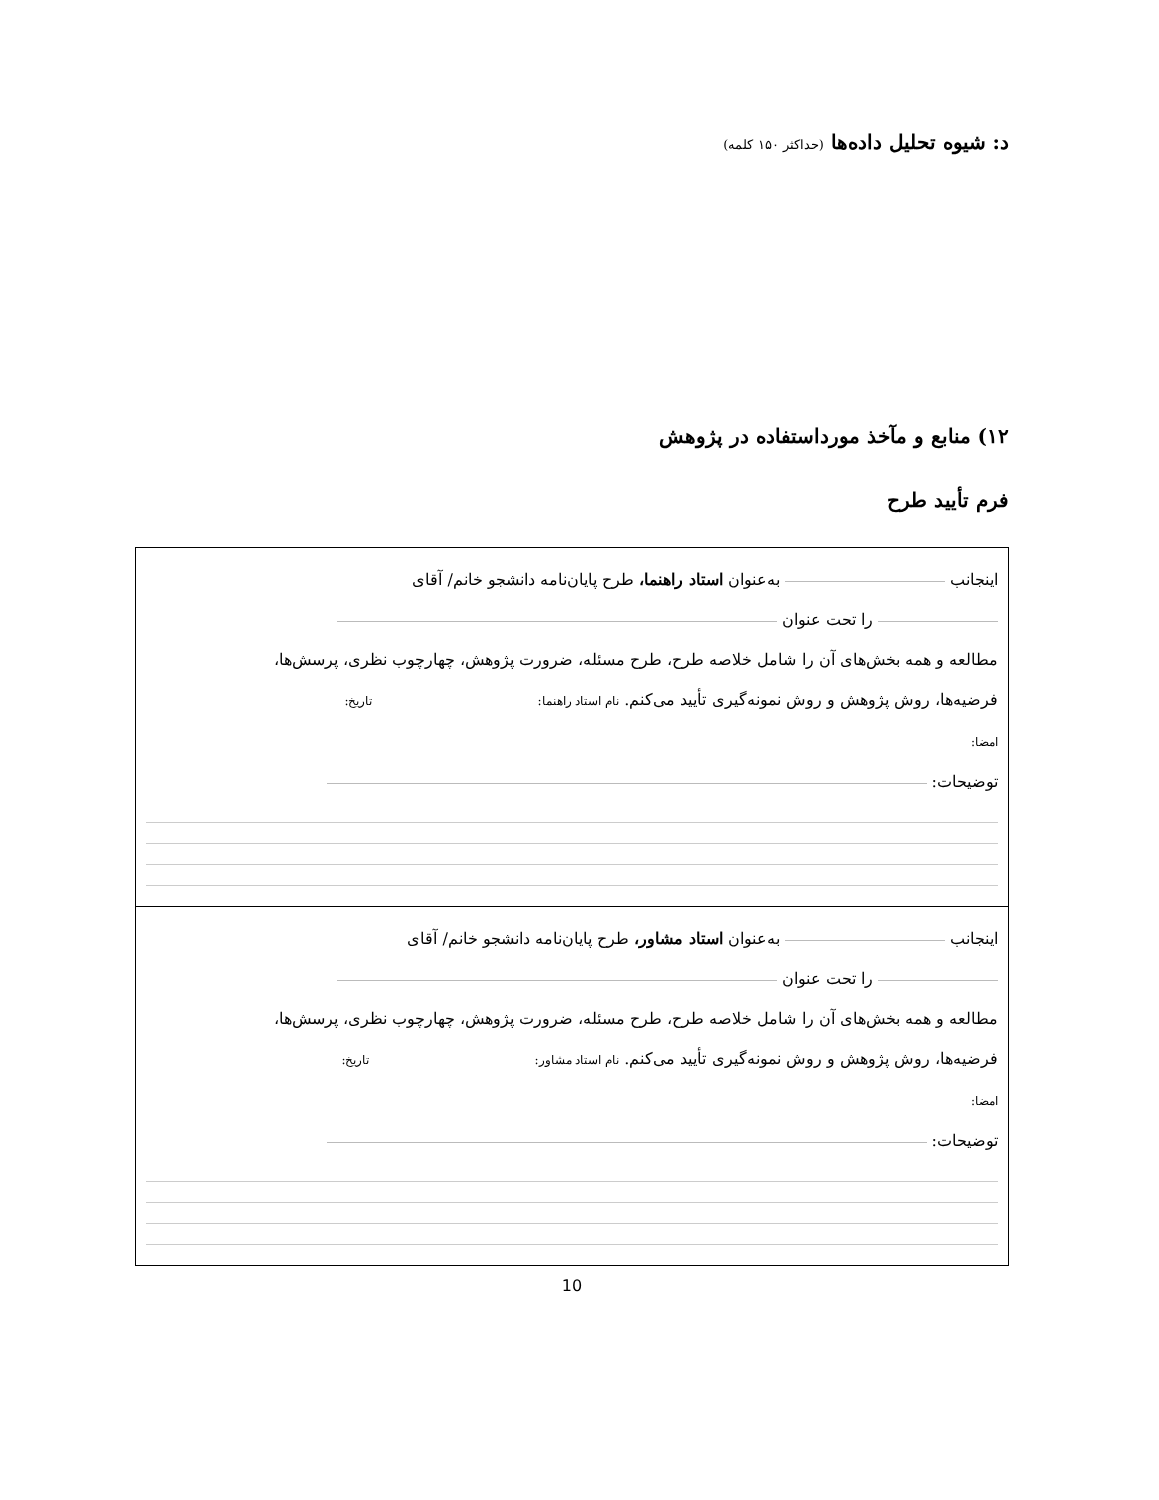د: شیوه تحلیل داده‌ها (حداکثر ۱۵۰ کلمه)
۱۲) منابع و مآخذ مورداستفاده در پژوهش
فرم تأیید طرح
| اینجانب به‌عنوان استاد راهنما، طرح پایان‌نامه دانشجو خانم/ آقای را تحت عنوان مطالعه و همه بخش‌های آن را شامل خلاصه طرح، طرح مسئله، ضرورت پژوهش، چهارچوب نظری، پرسش‌ها، فرضیه‌ها، روش پژوهش و روش نمونه‌گیری تأیید می‌کنم. نام استاد راهنما: تاریخ: امضا: توضیحات: |
| اینجانب به‌عنوان استاد مشاور، طرح پایان‌نامه دانشجو خانم/ آقای را تحت عنوان مطالعه و همه بخش‌های آن را شامل خلاصه طرح، طرح مسئله، ضرورت پژوهش، چهارچوب نظری، پرسش‌ها، فرضیه‌ها، روش پژوهش و روش نمونه‌گیری تأیید می‌کنم. نام استاد مشاور: تاریخ: امضا: توضیحات: |
10